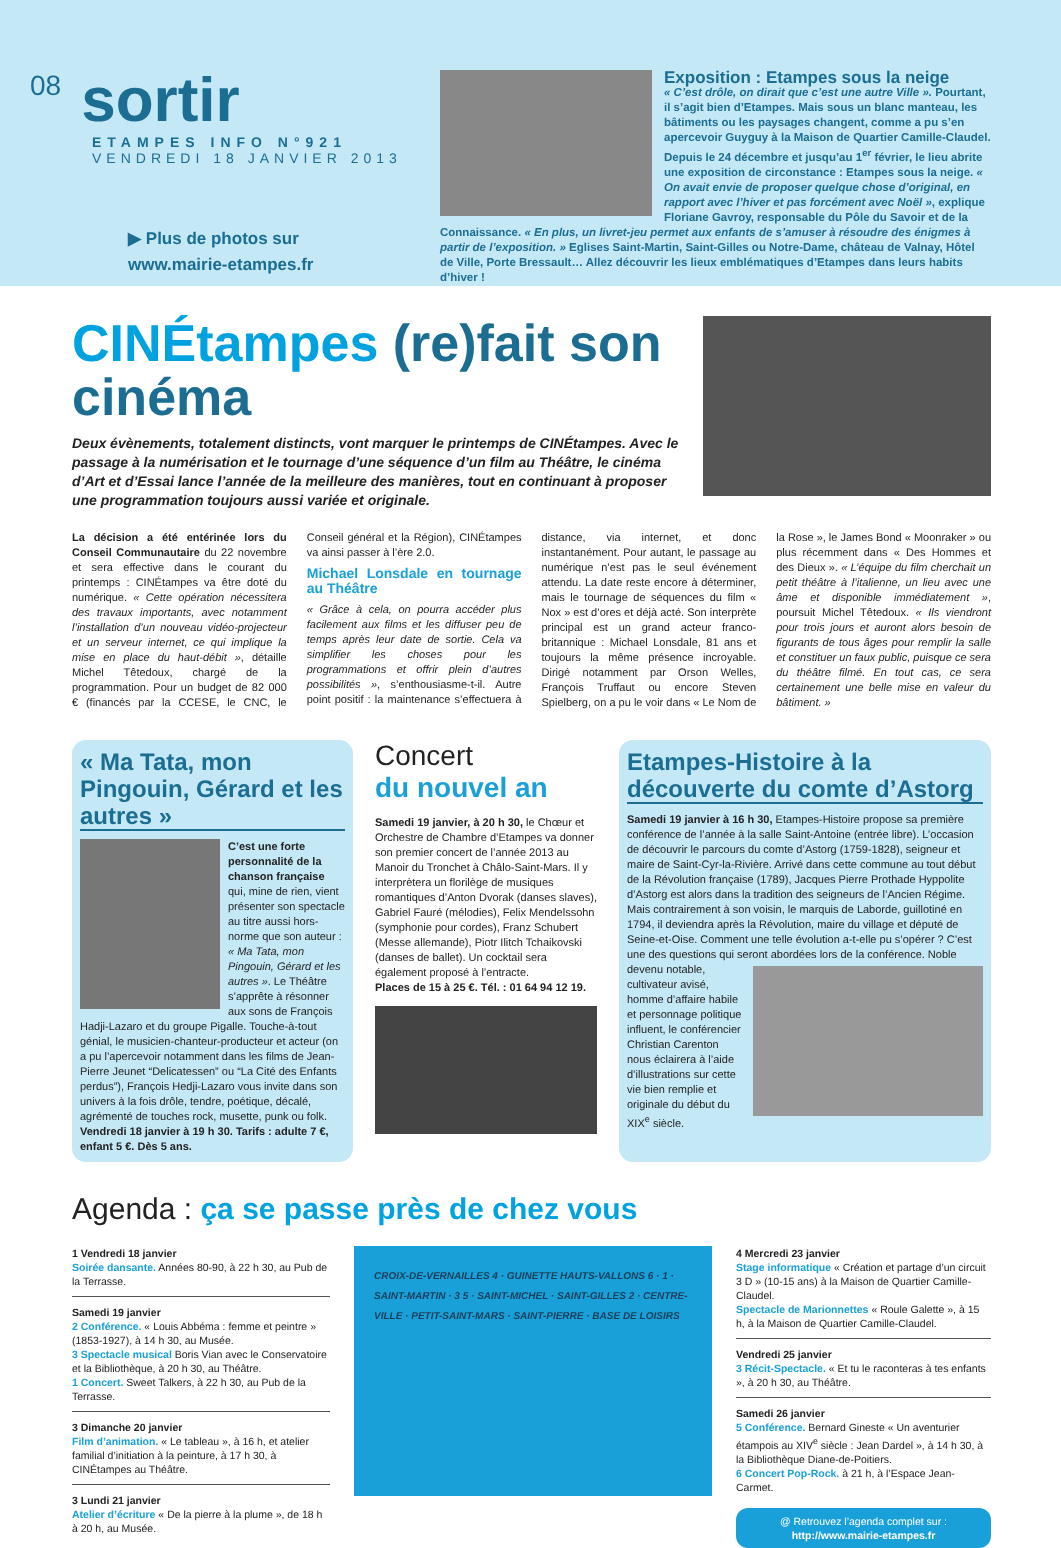08 sortir
ETAMPES INFO N°921
VENDREDI 18 JANVIER 2013
▶ Plus de photos sur
www.mairie-etampes.fr
Exposition : Etampes sous la neige
« C’est drôle, on dirait que c’est une autre Ville ». Pourtant, il s’agit bien d’Etampes. Mais sous un blanc manteau, les bâtiments ou les paysages changent, comme a pu s’en apercevoir Guyguy à la Maison de Quartier Camille-Claudel. Depuis le 24 décembre et jusqu’au 1<sup>er</sup> février, le lieu abrite une exposition de circonstance : Etampes sous la neige. « On avait envie de proposer quelque chose d’original, en rapport avec l’hiver et pas forcément avec Noël », explique Floriane Gavroy, responsable du Pôle du Savoir et de la Connaissance. « En plus, un livret-jeu permet aux enfants de s’amuser à résoudre des énigmes à partir de l’exposition. » Eglises Saint-Martin, Saint-Gilles ou Notre-Dame, château de Valnay, Hôtel de Ville, Porte Bressault… Allez découvrir les lieux emblématiques d’Etampes dans leurs habits d’hiver !
CINÉtampes (re)fait son cinéma
Deux évènements, totalement distincts, vont marquer le printemps de CINÉtampes. Avec le passage à la numérisation et le tournage d’une séquence d’un film au Théâtre, le cinéma d’Art et d’Essai lance l’année de la meilleure des manières, tout en continuant à proposer une programmation toujours aussi variée et originale.
La décision a été entérinée lors du Conseil Communautaire du 22 novembre et sera effective dans le courant du printemps : CINÉtampes va être doté du numérique. « Cette opération nécessitera des travaux importants, avec notamment l’installation d’un nouveau vidéo-projecteur et un serveur internet, ce qui implique la mise en place du haut-débit », détaille Michel Têtedoux, chargé de la programmation. Pour un budget de 82 000 € (financés par la CCESE, le CNC, le Conseil général et la Région), CINÉtampes va ainsi passer à l’ère 2.0.
Michael Lonsdale en tournage au Théâtre
« Grâce à cela, on pourra accéder plus facilement aux films et les diffuser peu de temps après leur date de sortie. Cela va simplifier les choses pour les programmations et offrir plein d’autres possibilités », s’enthousiasme-t-il. Autre point positif : la maintenance s’effectuera à distance, via internet, et donc instantanément. Pour autant, le passage au numérique n’est pas le seul événement attendu. La date reste encore à déterminer, mais le tournage de séquences du film « Nox » est d’ores et déjà acté. Son interprète principal est un grand acteur franco-britannique : Michael Lonsdale, 81 ans et toujours la même présence incroyable. Dirigé notamment par Orson Welles, François Truffaut ou encore Steven Spielberg, on a pu le voir dans « Le Nom de la Rose », le James Bond « Moonraker » ou plus récemment dans « Des Hommes et des Dieux ». « L’équipe du film cherchait un petit théâtre à l’italienne, un lieu avec une âme et disponible immédiatement », poursuit Michel Têtedoux. « Ils viendront pour trois jours et auront alors besoin de figurants de tous âges pour remplir la salle et constituer un faux public, puisque ce sera du théâtre filmé. En tout cas, ce sera certainement une belle mise en valeur du bâtiment. »
« Ma Tata, mon Pingouin, Gérard et les autres »
C’est une forte personnalité de la chanson française qui, mine de rien, vient présenter son spectacle au titre aussi hors-norme que son auteur : « Ma Tata, mon Pingouin, Gérard et les autres ». Le Théâtre s’apprête à résonner aux sons de François Hadji-Lazaro et du groupe Pigalle. Touche-à-tout génial, le musicien-chanteur-producteur et acteur (on a pu l’apercevoir notamment dans les films de Jean-Pierre Jeunet “Delicatessen” ou “La Cité des Enfants perdus”), François Hedji-Lazaro vous invite dans son univers à la fois drôle, tendre, poétique, décalé, agrémenté de touches rock, musette, punk ou folk. Vendredi 18 janvier à 19 h 30. Tarifs : adulte 7 €, enfant 5 €. Dès 5 ans.
Concert
du nouvel an
Samedi 19 janvier, à 20 h 30, le Chœur et Orchestre de Chambre d’Etampes va donner son premier concert de l’année 2013 au Manoir du Tronchet à Châlo-Saint-Mars. Il y interprètera un florilège de musiques romantiques d’Anton Dvorak (danses slaves), Gabriel Fauré (mélodies), Felix Mendelssohn (symphonie pour cordes), Franz Schubert (Messe allemande), Piotr Ilitch Tchaikovski (danses de ballet). Un cocktail sera également proposé à l’entracte.
Places de 15 à 25 €. Tél. : 01 64 94 12 19.
Etampes-Histoire à la découverte du comte d’Astorg
Samedi 19 janvier à 16 h 30, Etampes-Histoire propose sa première conférence de l’année à la salle Saint-Antoine (entrée libre). L’occasion de découvrir le parcours du comte d’Astorg (1759-1828), seigneur et maire de Saint-Cyr-la-Rivière. Arrivé dans cette commune au tout début de la Révolution française (1789), Jacques Pierre Prothade Hyppolite d’Astorg est alors dans la tradition des seigneurs de l’Ancien Régime. Mais contrairement à son voisin, le marquis de Laborde, guillotiné en 1794, il deviendra après la Révolution, maire du village et député de Seine-et-Oise. Comment une telle évolution a-t-elle pu s’opérer ? C’est une des questions qui seront abordées lors de la conférence. Noble devenu notable, cultivateur avisé, homme d’affaire habile et personnage politique influent, le conférencier Christian Carenton nous éclairera à l’aide d’illustrations sur cette vie bien remplie et originale du début du XIX<sup>e</sup> siècle.
Agenda : ça se passe près de chez vous
1 Vendredi 18 janvier
Soirée dansante. Années 80-90, à 22 h 30, au Pub de la Terrasse.
Samedi 19 janvier
2 Conférence. « Louis Abbéma : femme et peintre » (1853-1927), à 14 h 30, au Musée.
3 Spectacle musical Boris Vian avec le Conservatoire et la Bibliothèque, à 20 h 30, au Théâtre.
1 Concert. Sweet Talkers, à 22 h 30, au Pub de la Terrasse.
3 Dimanche 20 janvier
Film d’animation. « Le tableau », à 16 h, et atelier familial d’initiation à la peinture, à 17 h 30, à CINÉtampes au Théâtre.
3 Lundi 21 janvier
Atelier d’écriture « De la pierre à la plume », de 18 h à 20 h, au Musée.
CROIX-DE-VERNAILLES 4 · GUINETTE HAUTS-VALLONS 6 · 1 · SAINT-MARTIN · 3 5 · SAINT-MICHEL · SAINT-GILLES 2 · CENTRE-VILLE · PETIT-SAINT-MARS · SAINT-PIERRE · BASE DE LOISIRS
4 Mercredi 23 janvier
Stage informatique « Création et partage d’un circuit 3 D » (10-15 ans) à la Maison de Quartier Camille-Claudel.
Spectacle de Marionnettes « Roule Galette », à 15 h, à la Maison de Quartier Camille-Claudel.
Vendredi 25 janvier
3 Récit-Spectacle. « Et tu le raconteras à tes enfants », à 20 h 30, au Théâtre.
Samedi 26 janvier
5 Conférence. Bernard Gineste « Un aventurier étampois au XIV<sup>e</sup> siècle : Jean Dardel », à 14 h 30, à la Bibliothèque Diane-de-Poitiers.
6 Concert Pop-Rock. à 21 h, à l’Espace Jean-Carmet.
@ Retrouvez l’agenda complet sur :
http://www.mairie-etampes.fr